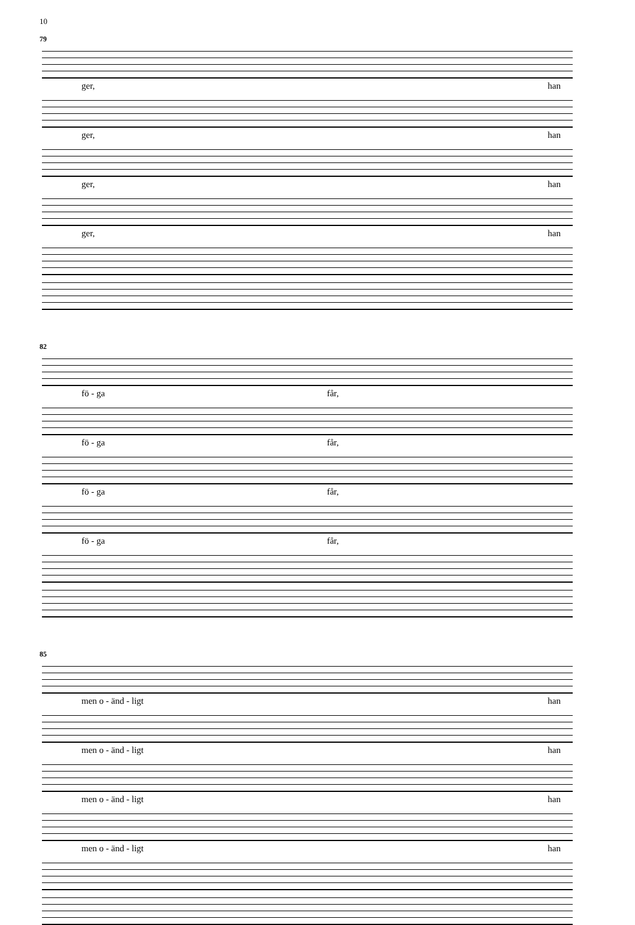10
79
ger, han
ger, han
ger, han
ger, han
82
fö - ga får,
fö - ga får,
fö - ga får,
fö - ga får,
85
men o - änd - ligt han
men o - änd - ligt han
men o - änd - ligt han
men o - änd - ligt han